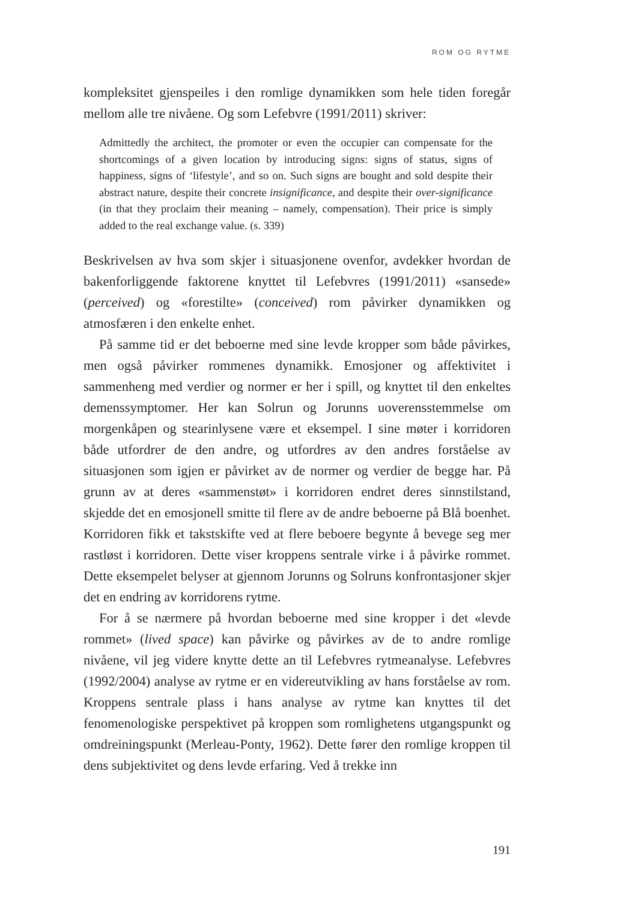ROM OG RYTME
kompleksitet gjenspeiles i den romlige dynamikken som hele tiden foregår mellom alle tre nivåene. Og som Lefebvre (1991/2011) skriver:
Admittedly the architect, the promoter or even the occupier can compensate for the shortcomings of a given location by introducing signs: signs of status, signs of happiness, signs of ‘lifestyle’, and so on. Such signs are bought and sold despite their abstract nature, despite their concrete insignificance, and despite their over-significance (in that they proclaim their meaning – namely, compensation). Their price is simply added to the real exchange value. (s. 339)
Beskrivelsen av hva som skjer i situasjonene ovenfor, avdekker hvordan de bakenforliggende faktorene knyttet til Lefebvres (1991/2011) «sansede» (perceived) og «forestilte» (conceived) rom påvirker dynamikken og atmosfæren i den enkelte enhet.
På samme tid er det beboerne med sine levde kropper som både påvirkes, men også påvirker rommenes dynamikk. Emosjoner og affektivitet i sammenheng med verdier og normer er her i spill, og knyttet til den enkeltes demenssymptomer. Her kan Solrun og Jorunns uoverensstemmelse om morgenkåpen og stearinlysene være et eksempel. I sine møter i korridoren både utfordrer de den andre, og utfordres av den andres forståelse av situasjonen som igjen er påvirket av de normer og verdier de begge har. På grunn av at deres «sammenstøt» i korridoren endret deres sinnstilstand, skjedde det en emosjonell smitte til flere av de andre beboerne på Blå boenhet. Korridoren fikk et takstskifte ved at flere beboere begynte å bevege seg mer rastløst i korridoren. Dette viser kroppens sentrale virke i å påvirke rommet. Dette eksempelet belyser at gjennom Jorunns og Solruns konfrontasjoner skjer det en endring av korridorens rytme.
For å se nærmere på hvordan beboerne med sine kropper i det «levde rommet» (lived space) kan påvirke og påvirkes av de to andre romlige nivåene, vil jeg videre knytte dette an til Lefebvres rytmeanalyse. Lefebvres (1992/2004) analyse av rytme er en videreutvikling av hans forståelse av rom. Kroppens sentrale plass i hans analyse av rytme kan knyttes til det fenomenologiske perspektivet på kroppen som romlighetens utgangspunkt og omdreiningspunkt (Merleau-Ponty, 1962). Dette fører den romlige kroppen til dens subjektivitet og dens levde erfaring. Ved å trekke inn
191